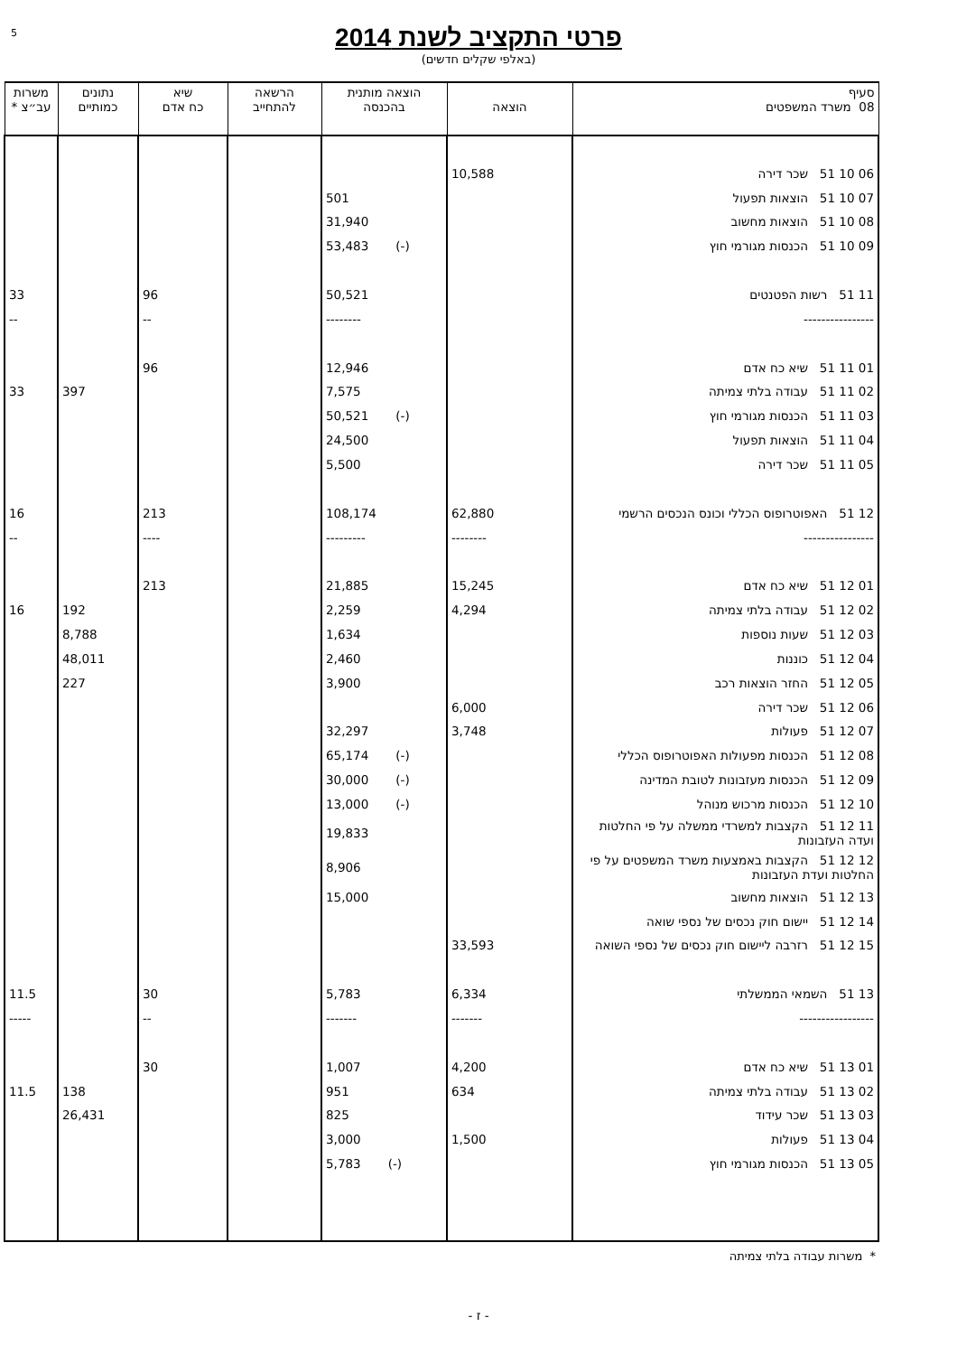5
פרטי התקציב לשנת 2014
(באלפי שקלים חדשים)
| סעיף 08 משרד המשפטים | הוצאה | הוצאה מותנית בהכנסה | הרשאה להתחייב | שיא כח אדם | נתונים כמותיים | משרות עב״צ * |
| --- | --- | --- | --- | --- | --- | --- |
| 06 10 51 שכר דירה | 10,588 | | | | | |
| 07 10 51 הוצאות תפעול | | 501 | | | | |
| 08 10 51 הוצאות מחשוב | | 31,940 | | | | |
| 09 10 51 הכנסות מגורמי חוץ | | (-) 53,483 | | | | |
| 11 51 רשות הפטנטים | | 50,521 | | 96 | | 33 |
| ---------------- | | -------- | | -- | | -- |
| 01 11 51 שיא כח אדם | | 12,946 | | 96 | | |
| 02 11 51 עבודה בלתי צמיתה | | 7,575 | | | 397 | 33 |
| 03 11 51 הכנסות מגורמי חוץ | | (-) 50,521 | | | | |
| 04 11 51 הוצאות תפעול | | 24,500 | | | | |
| 05 11 51 שכר דירה | | 5,500 | | | | |
| 12 51 האפוטרופוס הכללי וכונס הנכסים הרשמי | 62,880 | 108,174 | | 213 | | 16 |
| ---------------- | -------- | --------- | | ---- | | -- |
| 01 12 51 שיא כח אדם | 15,245 | 21,885 | | 213 | | |
| 02 12 51 עבודה בלתי צמיתה | 4,294 | 2,259 | | | 192 | 16 |
| 03 12 51 שעות נוספות | | 1,634 | | | 8,788 | |
| 04 12 51 כוננות | | 2,460 | | | 48,011 | |
| 05 12 51 החזר הוצאות רכב | | 3,900 | | | 227 | |
| 06 12 51 שכר דירה | 6,000 | | | | | |
| 07 12 51 פעולות | 3,748 | 32,297 | | | | |
| 08 12 51 הכנסות מפעולות האפוטרופוס הכללי | | (-) 65,174 | | | | |
| 09 12 51 הכנסות מעזבונות לטובת המדינה | | (-) 30,000 | | | | |
| 10 12 51 הכנסות מרכוש מנוהל | | (-) 13,000 | | | | |
| 11 12 51 הקצבות למשרדי ממשלה על פי החלטות ועדה העזבונות | | 19,833 | | | | |
| 12 12 51 הקצבות באמצעות משרד המשפטים על פי החלטות ועדת העזבונות | | 8,906 | | | | |
| 13 12 51 הוצאות מחשוב | | 15,000 | | | | |
| 14 12 51 יישום חוק נכסים של נספי שואה | | | | | | |
| 15 12 51 רזרבה ליישום חוק נכסים של נספי השואה | 33,593 | | | | | |
| 13 51 השמאי הממשלתי | 6,334 | 5,783 | | 30 | | 11.5 |
| ----------------- | ------- | ------- | | -- | | ----- |
| 01 13 51 שיא כח אדם | 4,200 | 1,007 | | 30 | | |
| 02 13 51 עבודה בלתי צמיתה | 634 | 951 | | | 138 | 11.5 |
| 03 13 51 שכר עידוד | | 825 | | | 26,431 | |
| 04 13 51 פעולות | 1,500 | 3,000 | | | | |
| 05 13 51 הכנסות מגורמי חוץ | | (-) 5,783 | | | | |
* משרות עבודה בלתי צמיתה
- ז -